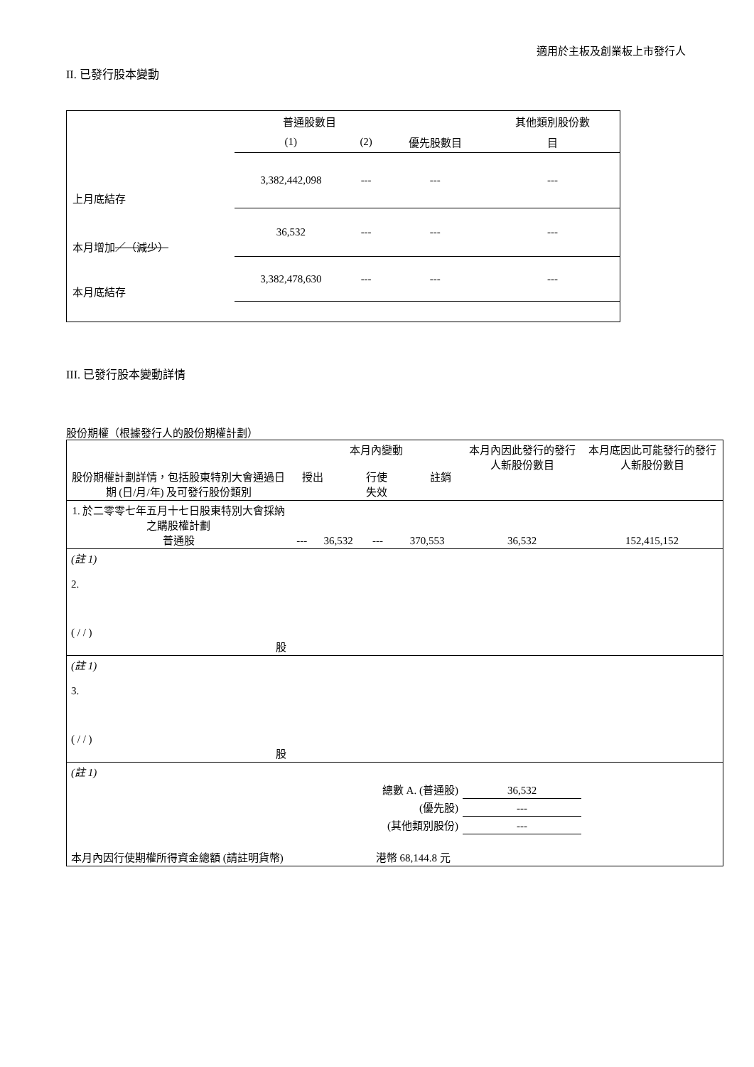適用於主板及創業板上市發行人
II. 已發行股本變動
| | 普通股數目 | | | 其他類別股份數 |
| | (1) | (2) | 優先股數目 | 目 |
| 上月底結存 | 3,382,442,098 | --- | --- | --- |
| 本月增加 ／（減少） | 36,532 | --- | --- | --- |
| 本月底結存 | 3,382,478,630 | --- | --- | --- |
III. 已發行股本變動詳情
股份期權（根據發行人的股份期權計劃）
| 股份期權計劃詳情，包括股東特別大會通過日期 (日/月/年) 及可發行股份類別 | 本月內變動 授出 行使 註銷 失效 | | | | 本月內因此發行的發行人新股份數目 | 本月底因此可能發行的發行人新股份數目 |
| 1. 於二零零七年五月十七日股東特別大會採納之購股權計劃 普通股 | --- | 36,532 | --- | 370,553 | 36,532 | 152,415,152 |
| (註 1) | | | | | | |
| 2. ( / / ) 股 | | | | | | |
| (註 1) | | | | | | |
| 3. ( / / ) 股 | | | | | | |
| (註 1) | | | | | | |
| 總數 A. (普通股) | | | | | 36,532 | |
| (優先股) | | | | | --- | |
| (其他類別股份) | | | | | --- | |
| 本月內因行使期權所得資金總額 (請註明貨幣) | | | 港幣 68,144.8 元 | | | |